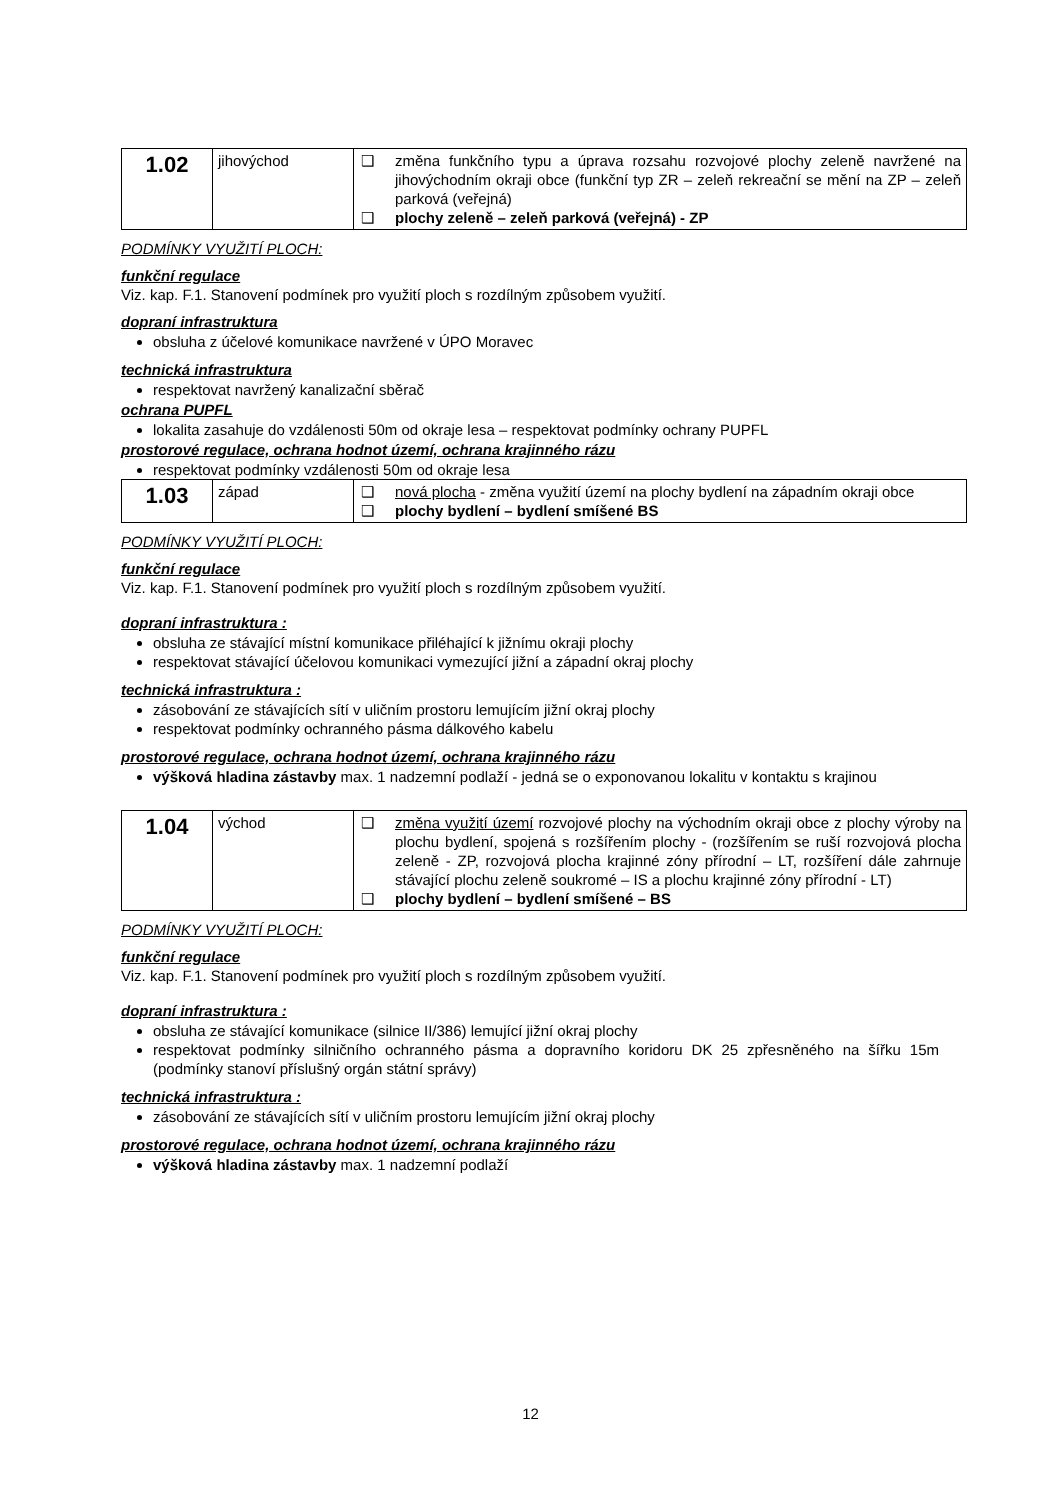| 1.02 | jihovýchod | ❑ změna funkčního typu a úprava rozsahu rozvojové plochy zeleně navržené na jihovýchodním okraji obce (funkční typ ZR – zeleň rekreační se mění na ZP – zeleň parková (veřejná) ❑ plochy zeleně – zeleň parková (veřejná) - ZP |
PODMÍNKY VYUŽITÍ PLOCH:
funkční regulace
Viz. kap. F.1. Stanovení podmínek pro využití ploch s rozdílným způsobem využití.
dopraní infrastruktura
obsluha z účelové komunikace navržené v ÚPO Moravec
technická infrastruktura
respektovat navržený kanalizační sběrač
ochrana PUPFL
lokalita zasahuje do vzdálenosti 50m od okraje lesa – respektovat podmínky ochrany PUPFL
prostorové regulace, ochrana hodnot území, ochrana krajinného rázu
respektovat podmínky vzdálenosti 50m od okraje lesa
| 1.03 | západ | ❑ nová plocha - změna využití území na plochy bydlení na západním okraji obce ❑ plochy bydlení – bydlení smíšené BS |
PODMÍNKY VYUŽITÍ PLOCH:
funkční regulace
Viz. kap. F.1. Stanovení podmínek pro využití ploch s rozdílným způsobem využití.
dopraní infrastruktura :
obsluha ze stávající místní komunikace přiléhající k jižnímu okraji plochy
respektovat stávající účelovou komunikaci vymezující jižní a západní okraj plochy
technická infrastruktura :
zásobování ze stávajících sítí v uličním prostoru lemujícím jižní okraj plochy
respektovat podmínky ochranného pásma dálkového kabelu
prostorové regulace, ochrana hodnot území, ochrana krajinného rázu
výšková hladina zástavby max. 1 nadzemní podlaží - jedná se o exponovanou lokalitu v kontaktu s krajinou
| 1.04 | východ | ❑ změna využití území rozvojové plochy na východním okraji obce z plochy výroby na plochu bydlení, spojená s rozšířením plochy - (rozšířením se ruší rozvojová plocha zeleně - ZP, rozvojová plocha krajinné zóny přírodní – LT, rozšíření dále zahrnuje stávající plochu zeleně soukromé – IS a plochu krajinné zóny přírodní - LT) ❑ plochy bydlení – bydlení smíšené – BS |
PODMÍNKY VYUŽITÍ PLOCH:
funkční regulace
Viz. kap. F.1. Stanovení podmínek pro využití ploch s rozdílným způsobem využití.
dopraní infrastruktura :
obsluha ze stávající komunikace (silnice II/386) lemující jižní okraj plochy
respektovat podmínky silničního ochranného pásma a dopravního koridoru DK 25 zpřesněného na šířku 15m (podmínky stanoví příslušný orgán státní správy)
technická infrastruktura :
zásobování ze stávajících sítí v uličním prostoru lemujícím jižní okraj plochy
prostorové regulace, ochrana hodnot území, ochrana krajinného rázu
výšková hladina zástavby max. 1 nadzemní podlaží
12